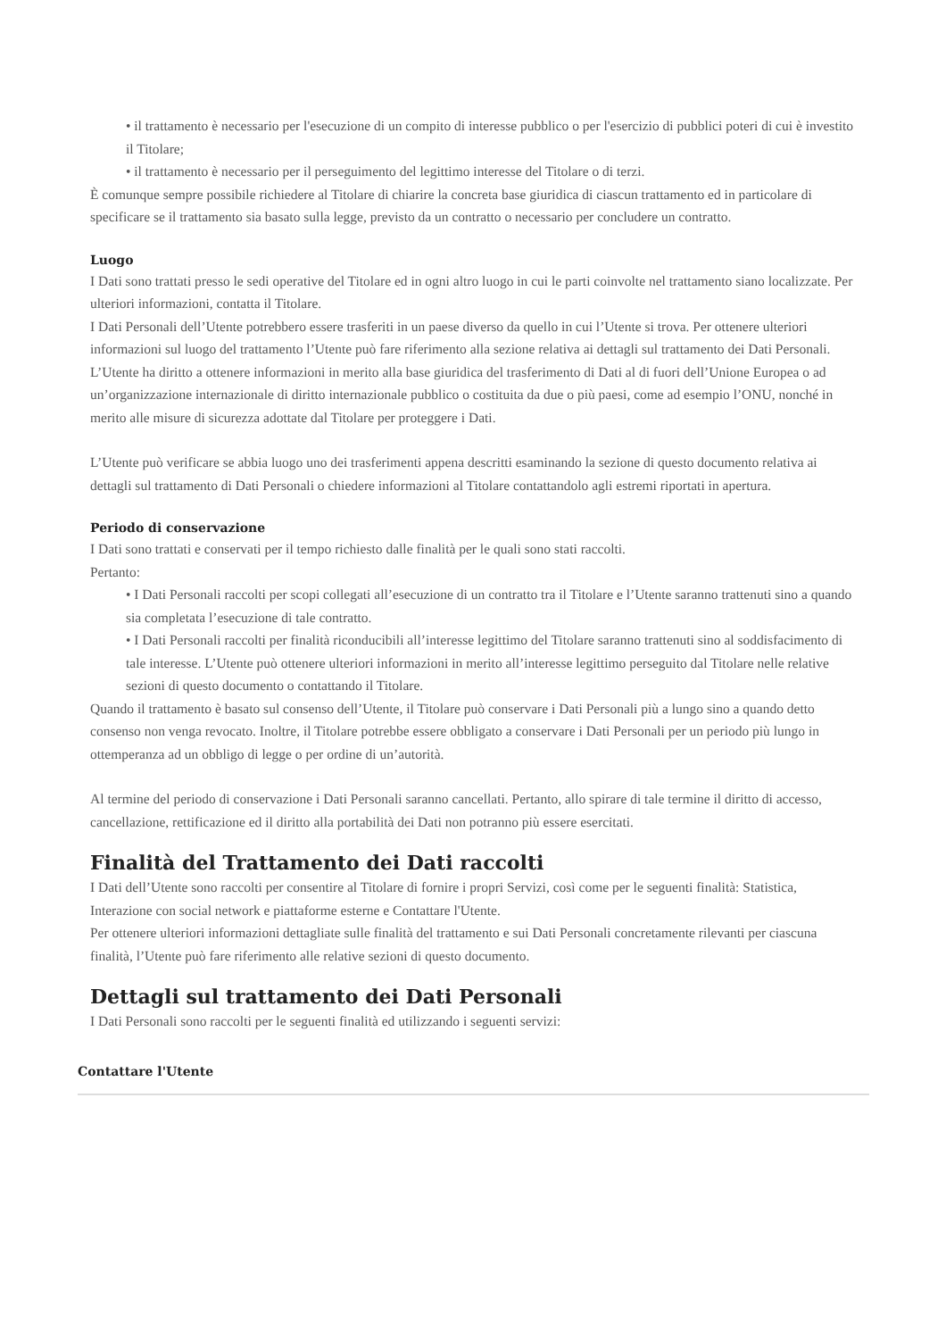• il trattamento è necessario per l'esecuzione di un compito di interesse pubblico o per l'esercizio di pubblici poteri di cui è investito il Titolare;
• il trattamento è necessario per il perseguimento del legittimo interesse del Titolare o di terzi.
È comunque sempre possibile richiedere al Titolare di chiarire la concreta base giuridica di ciascun trattamento ed in particolare di specificare se il trattamento sia basato sulla legge, previsto da un contratto o necessario per concludere un contratto.
Luogo
I Dati sono trattati presso le sedi operative del Titolare ed in ogni altro luogo in cui le parti coinvolte nel trattamento siano localizzate. Per ulteriori informazioni, contatta il Titolare.
I Dati Personali dell’Utente potrebbero essere trasferiti in un paese diverso da quello in cui l’Utente si trova. Per ottenere ulteriori informazioni sul luogo del trattamento l’Utente può fare riferimento alla sezione relativa ai dettagli sul trattamento dei Dati Personali.
L’Utente ha diritto a ottenere informazioni in merito alla base giuridica del trasferimento di Dati al di fuori dell’Unione Europea o ad un’organizzazione internazionale di diritto internazionale pubblico o costituita da due o più paesi, come ad esempio l’ONU, nonché in merito alle misure di sicurezza adottate dal Titolare per proteggere i Dati.
L’Utente può verificare se abbia luogo uno dei trasferimenti appena descritti esaminando la sezione di questo documento relativa ai dettagli sul trattamento di Dati Personali o chiedere informazioni al Titolare contattandolo agli estremi riportati in apertura.
Periodo di conservazione
I Dati sono trattati e conservati per il tempo richiesto dalle finalità per le quali sono stati raccolti.
Pertanto:
• I Dati Personali raccolti per scopi collegati all’esecuzione di un contratto tra il Titolare e l’Utente saranno trattenuti sino a quando sia completata l’esecuzione di tale contratto.
• I Dati Personali raccolti per finalità riconducibili all’interesse legittimo del Titolare saranno trattenuti sino al soddisfacimento di tale interesse. L’Utente può ottenere ulteriori informazioni in merito all’interesse legittimo perseguito dal Titolare nelle relative sezioni di questo documento o contattando il Titolare.
Quando il trattamento è basato sul consenso dell’Utente, il Titolare può conservare i Dati Personali più a lungo sino a quando detto consenso non venga revocato. Inoltre, il Titolare potrebbe essere obbligato a conservare i Dati Personali per un periodo più lungo in ottemperanza ad un obbligo di legge o per ordine di un’autorità.
Al termine del periodo di conservazione i Dati Personali saranno cancellati. Pertanto, allo spirare di tale termine il diritto di accesso, cancellazione, rettificazione ed il diritto alla portabilità dei Dati non potranno più essere esercitati.
Finalità del Trattamento dei Dati raccolti
I Dati dell’Utente sono raccolti per consentire al Titolare di fornire i propri Servizi, così come per le seguenti finalità: Statistica, Interazione con social network e piattaforme esterne e Contattare l'Utente.
Per ottenere ulteriori informazioni dettagliate sulle finalità del trattamento e sui Dati Personali concretamente rilevanti per ciascuna finalità, l’Utente può fare riferimento alle relative sezioni di questo documento.
Dettagli sul trattamento dei Dati Personali
I Dati Personali sono raccolti per le seguenti finalità ed utilizzando i seguenti servizi:
Contattare l'Utente